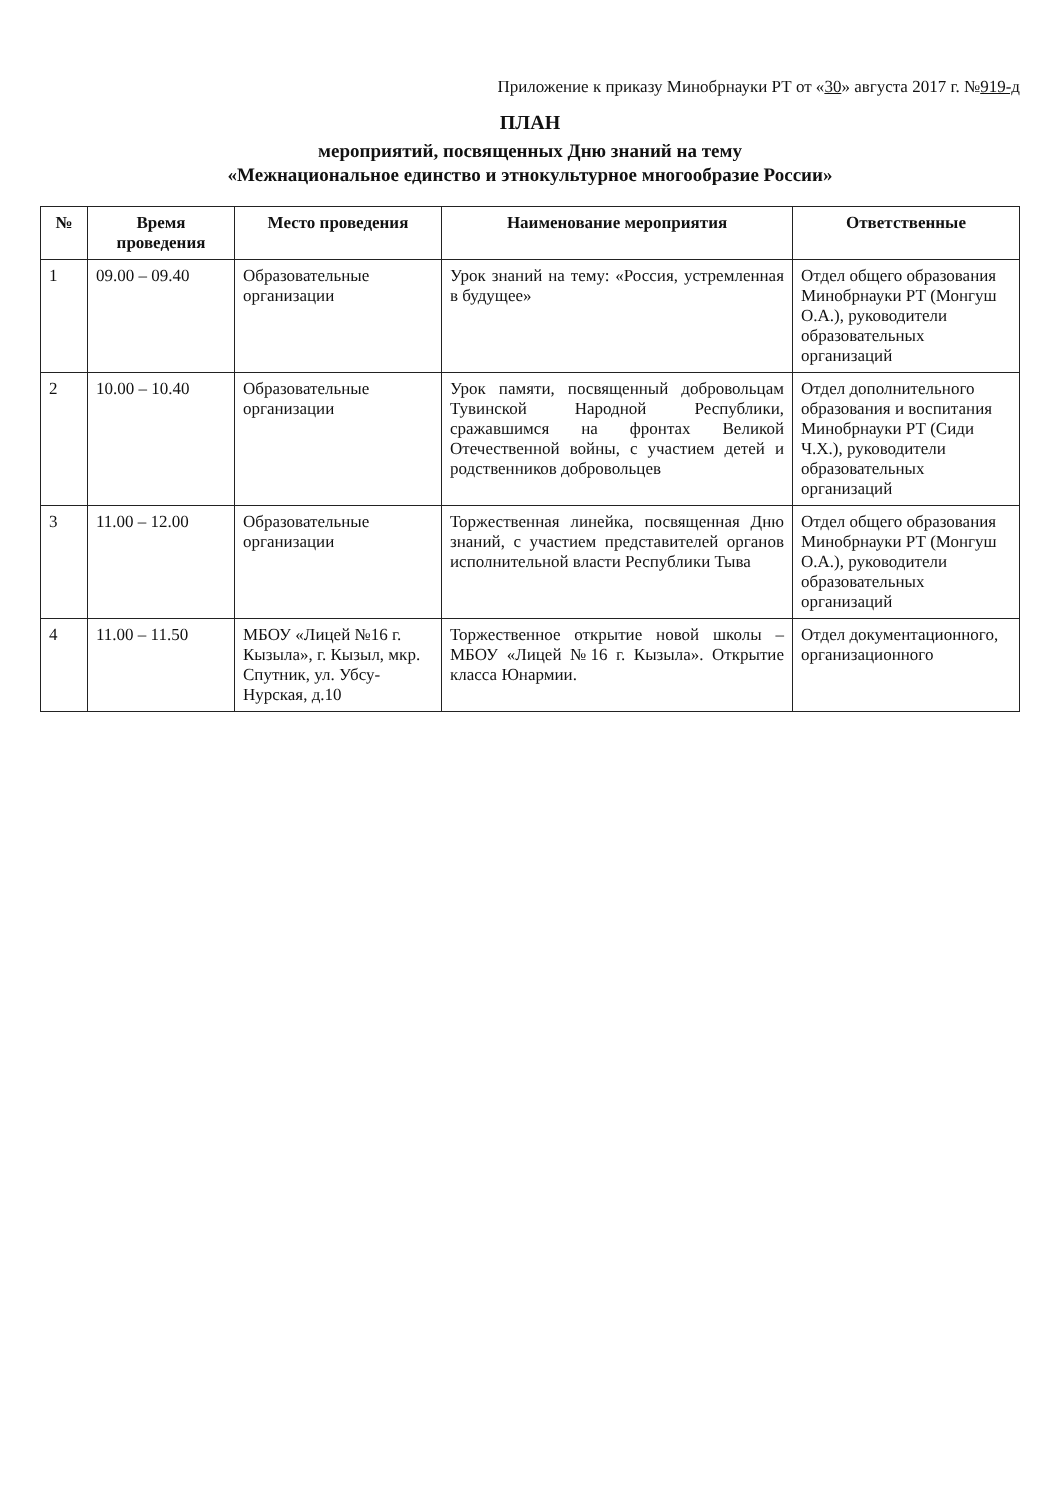Приложение к приказу Минобрнауки РТ от «30» августа 2017 г. №919-д
ПЛАН
мероприятий, посвященных Дню знаний на тему
«Межнациональное единство и этнокультурное многообразие России»
| № | Время проведения | Место проведения | Наименование мероприятия | Ответственные |
| --- | --- | --- | --- | --- |
| 1 | 09.00 – 09.40 | Образовательные организации | Урок знаний на тему: «Россия, устремленная в будущее» | Отдел общего образования Минобрнауки РТ (Монгуш О.А.), руководители образовательных организаций |
| 2 | 10.00 – 10.40 | Образовательные организации | Урок памяти, посвященный добровольцам Тувинской Народной Республики, сражавшимся на фронтах Великой Отечественной войны, с участием детей и родственников добровольцев | Отдел дополнительного образования и воспитания Минобрнауки РТ (Сиди Ч.Х.), руководители образовательных организаций |
| 3 | 11.00 – 12.00 | Образовательные организации | Торжественная линейка, посвященная Дню знаний, с участием представителей органов исполнительной власти Республики Тыва | Отдел общего образования Минобрнауки РТ (Монгуш О.А.), руководители образовательных организаций |
| 4 | 11.00 – 11.50 | МБОУ «Лицей №16 г. Кызыла», г. Кызыл, мкр. Спутник, ул. Убсу-Нурская, д.10 | Торжественное открытие новой школы – МБОУ «Лицей №16 г. Кызыла». Открытие класса Юнармии. | Отдел документационного, организационного |